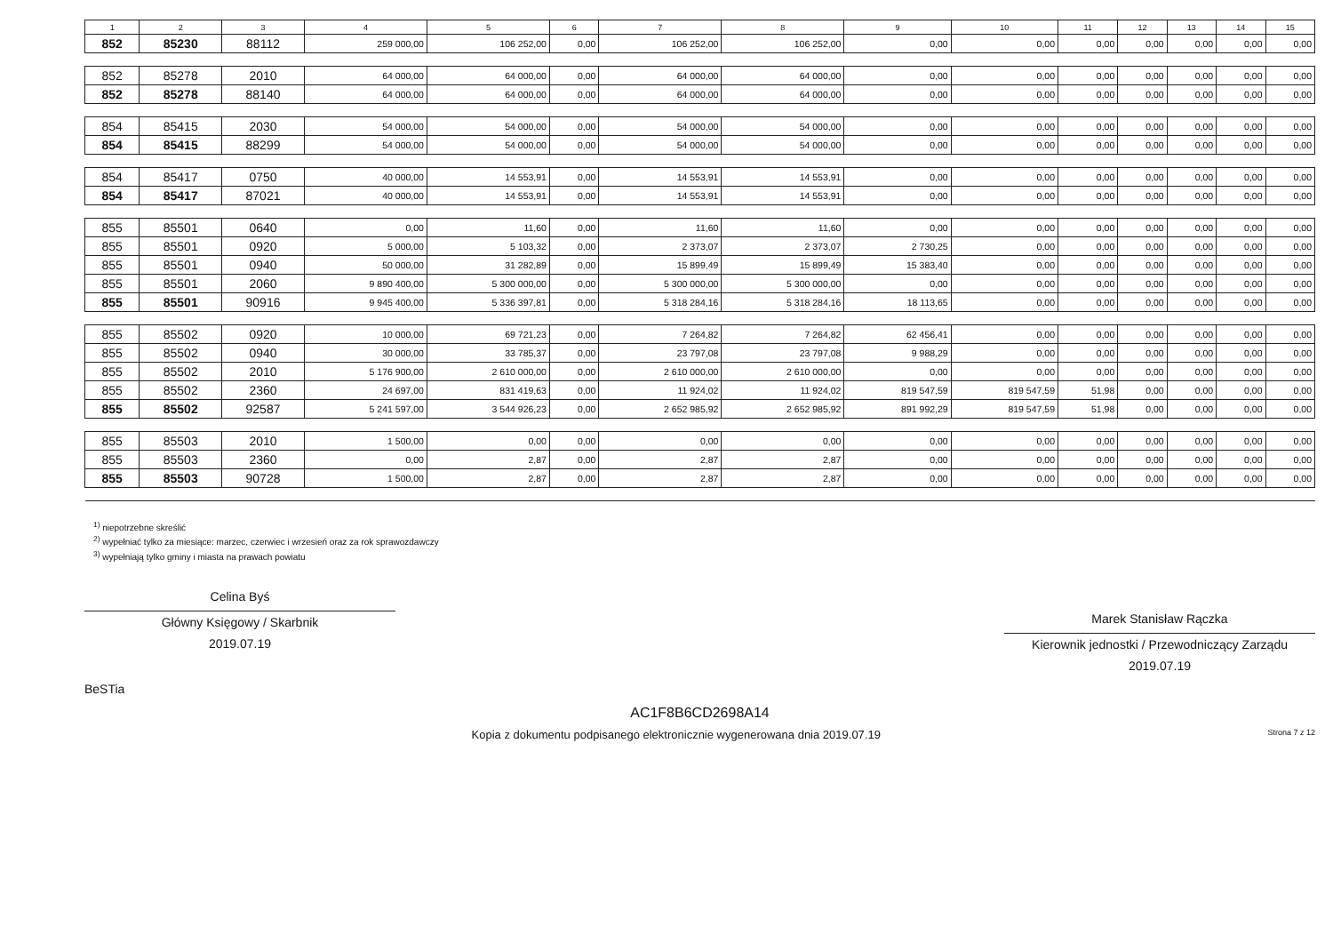| 1 | 2 | 3 | 4 | 5 | 6 | 7 | 8 | 9 | 10 | 11 | 12 | 13 | 14 | 15 |
| --- | --- | --- | --- | --- | --- | --- | --- | --- | --- | --- | --- | --- | --- | --- |
| 852 | 85230 | 88112 | 259 000,00 | 106 252,00 | 0,00 | 106 252,00 | 106 252,00 | 0,00 | 0,00 | 0,00 | 0,00 | 0,00 | 0,00 | 0,00 |
| 852 | 85278 | 2010 | 64 000,00 | 64 000,00 | 0,00 | 64 000,00 | 64 000,00 | 0,00 | 0,00 | 0,00 | 0,00 | 0,00 | 0,00 | 0,00 |
| 852 | 85278 | 88140 | 64 000,00 | 64 000,00 | 0,00 | 64 000,00 | 64 000,00 | 0,00 | 0,00 | 0,00 | 0,00 | 0,00 | 0,00 | 0,00 |
| 854 | 85415 | 2030 | 54 000,00 | 54 000,00 | 0,00 | 54 000,00 | 54 000,00 | 0,00 | 0,00 | 0,00 | 0,00 | 0,00 | 0,00 | 0,00 |
| 854 | 85415 | 88299 | 54 000,00 | 54 000,00 | 0,00 | 54 000,00 | 54 000,00 | 0,00 | 0,00 | 0,00 | 0,00 | 0,00 | 0,00 | 0,00 |
| 854 | 85417 | 0750 | 40 000,00 | 14 553,91 | 0,00 | 14 553,91 | 14 553,91 | 0,00 | 0,00 | 0,00 | 0,00 | 0,00 | 0,00 | 0,00 |
| 854 | 85417 | 87021 | 40 000,00 | 14 553,91 | 0,00 | 14 553,91 | 14 553,91 | 0,00 | 0,00 | 0,00 | 0,00 | 0,00 | 0,00 | 0,00 |
| 855 | 85501 | 0640 | 0,00 | 11,60 | 0,00 | 11,60 | 11,60 | 0,00 | 0,00 | 0,00 | 0,00 | 0,00 | 0,00 | 0,00 |
| 855 | 85501 | 0920 | 5 000,00 | 5 103,32 | 0,00 | 2 373,07 | 2 373,07 | 2 730,25 | 0,00 | 0,00 | 0,00 | 0,00 | 0,00 | 0,00 |
| 855 | 85501 | 0940 | 50 000,00 | 31 282,89 | 0,00 | 15 899,49 | 15 899,49 | 15 383,40 | 0,00 | 0,00 | 0,00 | 0,00 | 0,00 | 0,00 |
| 855 | 85501 | 2060 | 9 890 400,00 | 5 300 000,00 | 0,00 | 5 300 000,00 | 5 300 000,00 | 0,00 | 0,00 | 0,00 | 0,00 | 0,00 | 0,00 | 0,00 |
| 855 | 85501 | 90916 | 9 945 400,00 | 5 336 397,81 | 0,00 | 5 318 284,16 | 5 318 284,16 | 18 113,65 | 0,00 | 0,00 | 0,00 | 0,00 | 0,00 | 0,00 |
| 855 | 85502 | 0920 | 10 000,00 | 69 721,23 | 0,00 | 7 264,82 | 7 264,82 | 62 456,41 | 0,00 | 0,00 | 0,00 | 0,00 | 0,00 | 0,00 |
| 855 | 85502 | 0940 | 30 000,00 | 33 785,37 | 0,00 | 23 797,08 | 23 797,08 | 9 988,29 | 0,00 | 0,00 | 0,00 | 0,00 | 0,00 | 0,00 |
| 855 | 85502 | 2010 | 5 176 900,00 | 2 610 000,00 | 0,00 | 2 610 000,00 | 2 610 000,00 | 0,00 | 0,00 | 0,00 | 0,00 | 0,00 | 0,00 | 0,00 |
| 855 | 85502 | 2360 | 24 697,00 | 831 419,63 | 0,00 | 11 924,02 | 11 924,02 | 819 547,59 | 819 547,59 | 51,98 | 0,00 | 0,00 | 0,00 | 0,00 |
| 855 | 85502 | 92587 | 5 241 597,00 | 3 544 926,23 | 0,00 | 2 652 985,92 | 2 652 985,92 | 891 992,29 | 819 547,59 | 51,98 | 0,00 | 0,00 | 0,00 | 0,00 |
| 855 | 85503 | 2010 | 1 500,00 | 0,00 | 0,00 | 0,00 | 0,00 | 0,00 | 0,00 | 0,00 | 0,00 | 0,00 | 0,00 | 0,00 |
| 855 | 85503 | 2360 | 0,00 | 2,87 | 0,00 | 2,87 | 2,87 | 0,00 | 0,00 | 0,00 | 0,00 | 0,00 | 0,00 | 0,00 |
| 855 | 85503 | 90728 | 1 500,00 | 2,87 | 0,00 | 2,87 | 2,87 | 0,00 | 0,00 | 0,00 | 0,00 | 0,00 | 0,00 | 0,00 |
<sup>1)</sup> niepotrzebne skreślić
<sup>2)</sup> wypełniać tylko za miesiące: marzec, czerwiec i wrzesień oraz za rok sprawozdawczy
<sup>3)</sup> wypełniają tylko gminy i miasta na prawach powiatu
Celina Byś
Główny Księgowy / Skarbnik
2019.07.19
Marek Stanisław Rączka
Kierownik jednostki / Przewodniczący Zarządu
2019.07.19
BeSTia
AC1F8B6CD2698A14
Kopia z dokumentu podpisanego elektronicznie wygenerowana dnia 2019.07.19 Strona 7 z 12